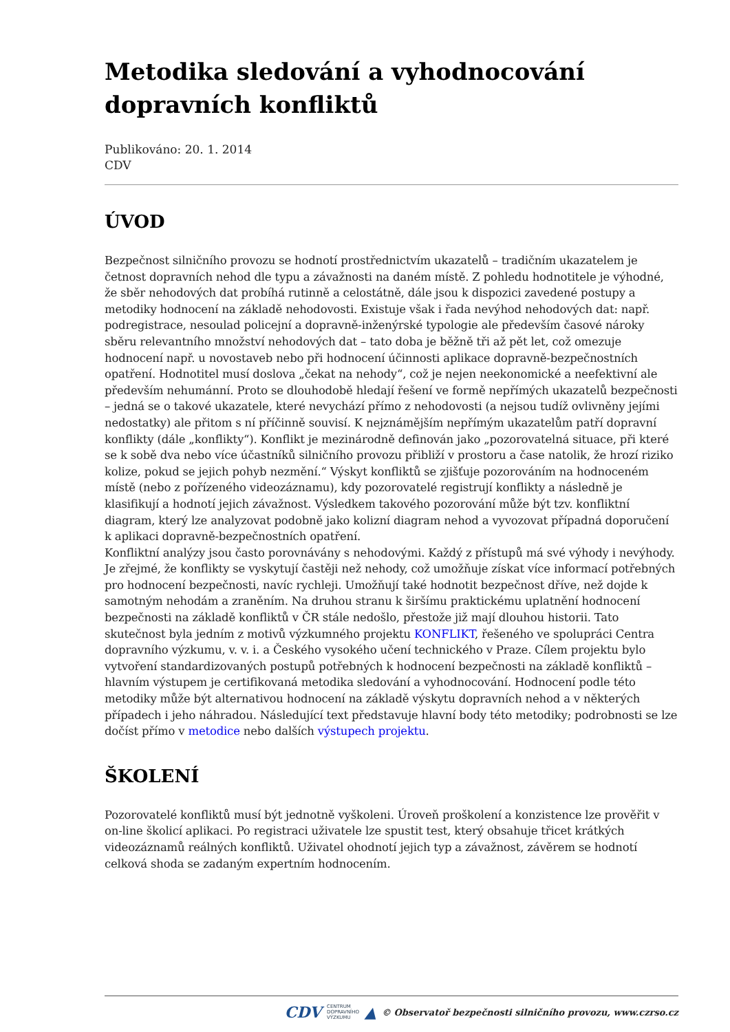Metodika sledování a vyhodnocování dopravních konfliktů
Publikováno: 20. 1. 2014
CDV
ÚVOD
Bezpečnost silničního provozu se hodnotí prostřednictvím ukazatelů – tradičním ukazatelem je četnost dopravních nehod dle typu a závažnosti na daném místě. Z pohledu hodnotitele je výhodné, že sběr nehodových dat probíhá rutinně a celostátně, dále jsou k dispozici zavedené postupy a metodiky hodnocení na základě nehodovosti. Existuje však i řada nevýhod nehodových dat: např. podregistrace, nesoulad policejní a dopravně-inženýrské typologie ale především časové nároky sběru relevantního množství nehodových dat – tato doba je běžně tři až pět let, což omezuje hodnocení např. u novostaveb nebo při hodnocení účinnosti aplikace dopravně-bezpečnostních opatření. Hodnotitel musí doslova „čekat na nehody“, což je nejen neekonomické a neefektivní ale především nehumánní. Proto se dlouhodobě hledají řešení ve formě nepřímých ukazatelů bezpečnosti – jedná se o takové ukazatele, které nevychází přímo z nehodovosti (a nejsou tudíž ovlivněny jejími nedostatky) ale přitom s ní příčinně souvisí. K nejznámějším nepřímým ukazatelům patří dopravní konflikty (dále „konflikty“). Konflikt je mezinárodně definován jako „pozorovatelná situace, při které se k sobě dva nebo více účastníků silničního provozu přibliží v prostoru a čase natolik, že hrozí riziko kolize, pokud se jejich pohyb nezmění.“ Výskyt konfliktů se zjišťuje pozorováním na hodnoceném místě (nebo z pořízeného videozáznamu), kdy pozorovatelé registrují konflikty a následně je klasifikují a hodnotí jejich závažnost. Výsledkem takového pozorování může být tzv. konfliktní diagram, který lze analyzovat podobně jako kolizní diagram nehod a vyvozovat případná doporučení k aplikaci dopravně-bezpečnostních opatření.
Konfliktní analýzy jsou často porovnávány s nehodovými. Každý z přístupů má své výhody i nevýhody. Je zřejmé, že konflikty se vyskytují častěji než nehody, což umožňuje získat více informací potřebných pro hodnocení bezpečnosti, navíc rychleji. Umožňují také hodnotit bezpečnost dříve, než dojde k samotným nehodám a zraněním. Na druhou stranu k širšímu praktickému uplatnění hodnocení bezpečnosti na základě konfliktů v ČR stále nedošlo, přestože již mají dlouhou historii. Tato skutečnost byla jedním z motivů výzkumného projektu KONFLIKT, řešeného ve spolupráci Centra dopravního výzkumu, v. v. i. a Českého vysokého učení technického v Praze. Cílem projektu bylo vytvoření standardizovaných postupů potřebných k hodnocení bezpečnosti na základě konfliktů – hlavním výstupem je certifikovaná metodika sledování a vyhodnocování. Hodnocení podle této metodiky může být alternativou hodnocení na základě výskytu dopravních nehod a v některých případech i jeho náhradou. Následující text představuje hlavní body této metodiky; podrobnosti se lze dočíst přímo v metodice nebo dalších výstupech projektu.
ŠKOLENÍ
Pozorovatelé konfliktů musí být jednotně vyškoleni. Úroveň proškolení a konzistence lze prověřit v on-line školicí aplikaci. Po registraci uživatele lze spustit test, který obsahuje třicet krátkých videozáznamů reálných konfliktů. Uživatel ohodnotí jejich typ a závažnost, závěrem se hodnotí celková shoda se zadaným expertním hodnocením.
CDV CENTRUM
DOPRAVNÍHO
VÝZKUMU ▲ © Observatoř bezpečnosti silničního provozu, www.czrso.cz